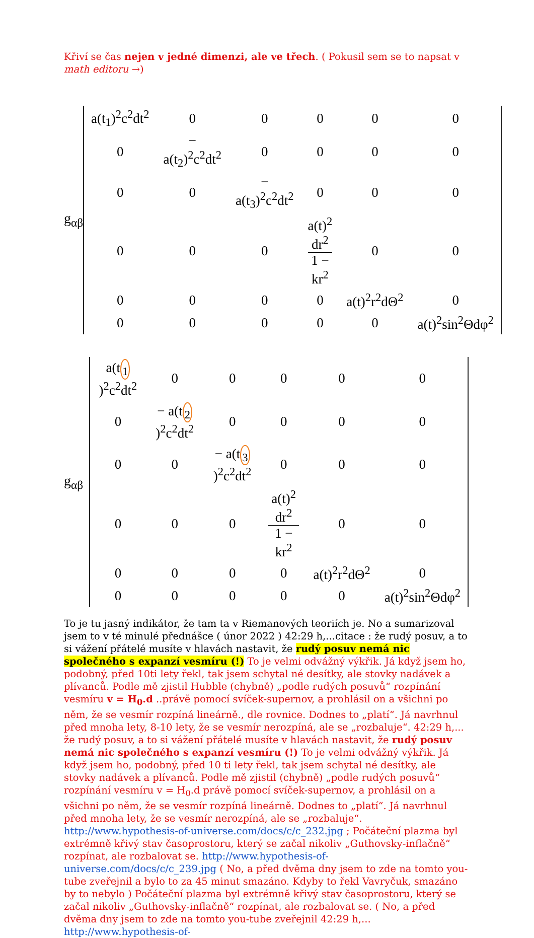Křiví se čas nejen v jedné dimenzi, ale ve třech. ( Pokusil sem se to napsat v math editoru →)
g<sub>αβ</sub>
| a(t<sub>1</sub>)<sup>2</sup>c<sup>2</sup>dt<sup>2</sup> | 0 | 0 | 0 | 0 | 0 |
| 0 | − a(t<sub>2</sub>)<sup>2</sup>c<sup>2</sup>dt<sup>2</sup> | 0 | 0 | 0 | 0 |
| 0 | 0 | − a(t<sub>3</sub>)<sup>2</sup>c<sup>2</sup>dt<sup>2</sup> | 0 | 0 | 0 |
| 0 | 0 | 0 | a(t)<sup>2</sup> dr<sup>2</sup> 1 − kr<sup>2</sup> | 0 | 0 |
| 0 | 0 | 0 | 0 | a(t)<sup>2</sup>r<sup>2</sup>dΘ<sup>2</sup> | 0 |
| 0 | 0 | 0 | 0 | 0 | a(t)<sup>2</sup>sin<sup>2</sup>Θdφ<sup>2</sup> |
g<sub>αβ</sub>
| a(t <sub>1</sub> )<sup>2</sup>c<sup>2</sup>dt<sup>2</sup> | 0 | 0 | 0 | 0 | 0 |
| 0 | − a(t <sub>2</sub> )<sup>2</sup>c<sup>2</sup>dt<sup>2</sup> | 0 | 0 | 0 | 0 |
| 0 | 0 | − a(t <sub>3</sub> )<sup>2</sup>c<sup>2</sup>dt<sup>2</sup> | 0 | 0 | 0 |
| 0 | 0 | 0 | a(t)<sup>2</sup> dr<sup>2</sup> 1 − kr<sup>2</sup> | 0 | 0 |
| 0 | 0 | 0 | 0 | a(t)<sup>2</sup>r<sup>2</sup>dΘ<sup>2</sup> | 0 |
| 0 | 0 | 0 | 0 | 0 | a(t)<sup>2</sup>sin<sup>2</sup>Θdφ<sup>2</sup> |
To je tu jasný indikátor, že tam ta v Riemanových teoriích je. No a sumarizoval jsem to v té minulé přednášce ( únor 2022 ) 42:29 h,...citace : že rudý posuv, a to si vážení přátelé musíte v hlavách nastavit, že rudý posuv nemá nic společného s expanzí vesmíru (!) To je velmi odvážný výkřik. Já když jsem ho, podobný, před 10ti lety řekl, tak jsem schytal né desítky, ale stovky nadávek a plívanců. Podle mě zjistil Hubble (chybně) „podle rudých posuvů“ rozpínání vesmíru v = H<sub>0</sub>.d ..právě pomocí svíček-supernov, a prohlásil on a všichni po něm, že se vesmír rozpíná lineárně., dle rovnice. Dodnes to „platí“. Já navrhnul před mnoha lety, 8-10 lety, že se vesmír nerozpíná, ale se „rozbaluje“. 42:29 h,... že rudý posuv, a to si vážení přátelé musíte v hlavách nastavit, že rudý posuv nemá nic společného s expanzí vesmíru (!) To je velmi odvážný výkřik. Já když jsem ho, podobný, před 10 ti lety řekl, tak jsem schytal né desítky, ale stovky nadávek a plívanců. Podle mě zjistil (chybně) „podle rudých posuvů“ rozpínání vesmíru v = H<sub>0</sub>.d právě pomocí svíček-supernov, a prohlásil on a všichni po něm, že se vesmír rozpíná lineárně. Dodnes to „platí“. Já navrhnul před mnoha lety, že se vesmír nerozpíná, ale se „rozbaluje“. http://www.hypothesis-of-universe.com/docs/c/c_232.jpg ; Počáteční plazma byl extrémně křivý stav časoprostoru, který se začal nikoliv „Guthovsky-inflačně“ rozpínat, ale rozbalovat se. http://www.hypothesis-of-universe.com/docs/c/c_239.jpg ( No, a před dvěma dny jsem to zde na tomto you-tube zveřejnil a bylo to za 45 minut smazáno. Kdyby to řekl Vavryčuk, smazáno by to nebylo ) Počáteční plazma byl extrémně křivý stav časoprostoru, který se začal nikoliv „Guthovsky-inflačně“ rozpínat, ale rozbalovat se. ( No, a před dvěma dny jsem to zde na tomto you-tube zveřejnil 42:29 h,... http://www.hypothesis-of-